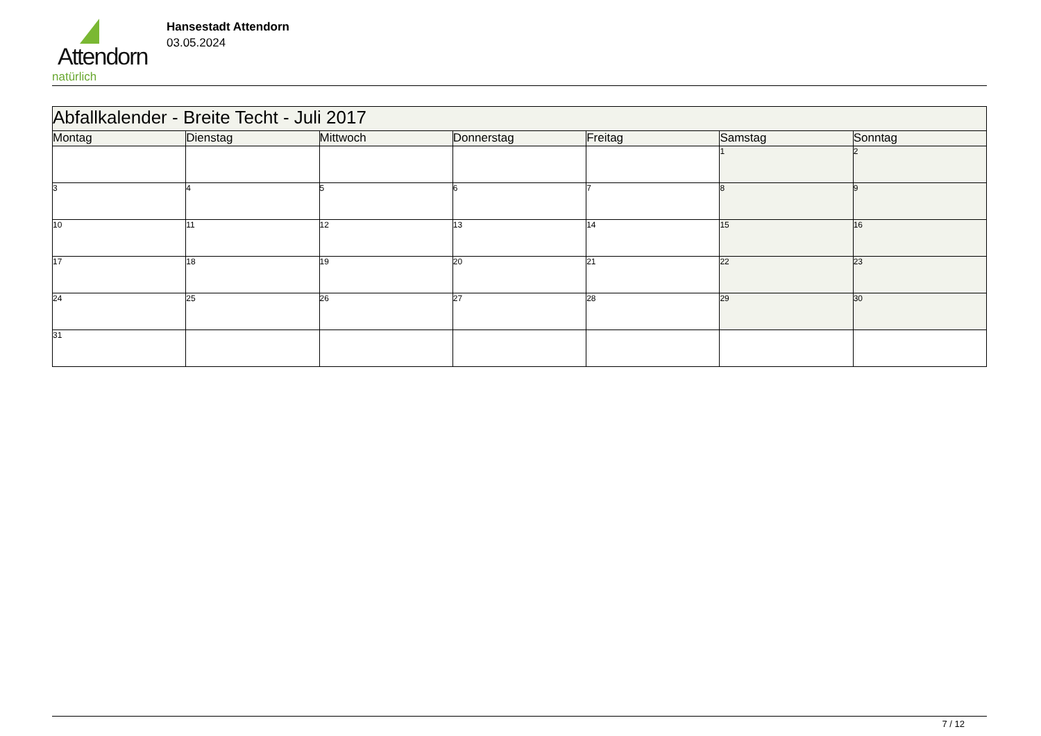Attendorn
natürlich
Hansestadt Attendorn
03.05.2024
| Abfallkalender - Breite Techt - Juli 2017 | | | | | | |
| --- | --- | --- | --- | --- | --- | --- |
| Montag | Dienstag | Mittwoch | Donnerstag | Freitag | Samstag | Sonntag |
| | | | | | 1 | 2 |
| 3 | 4 | 5 | 6 | 7 | 8 | 9 |
| 10 | 11 | 12 | 13 | 14 | 15 | 16 |
| 17 | 18 | 19 | 20 | 21 | 22 | 23 |
| 24 | 25 | 26 | 27 | 28 | 29 | 30 |
| 31 | | | | | | |
7 / 12